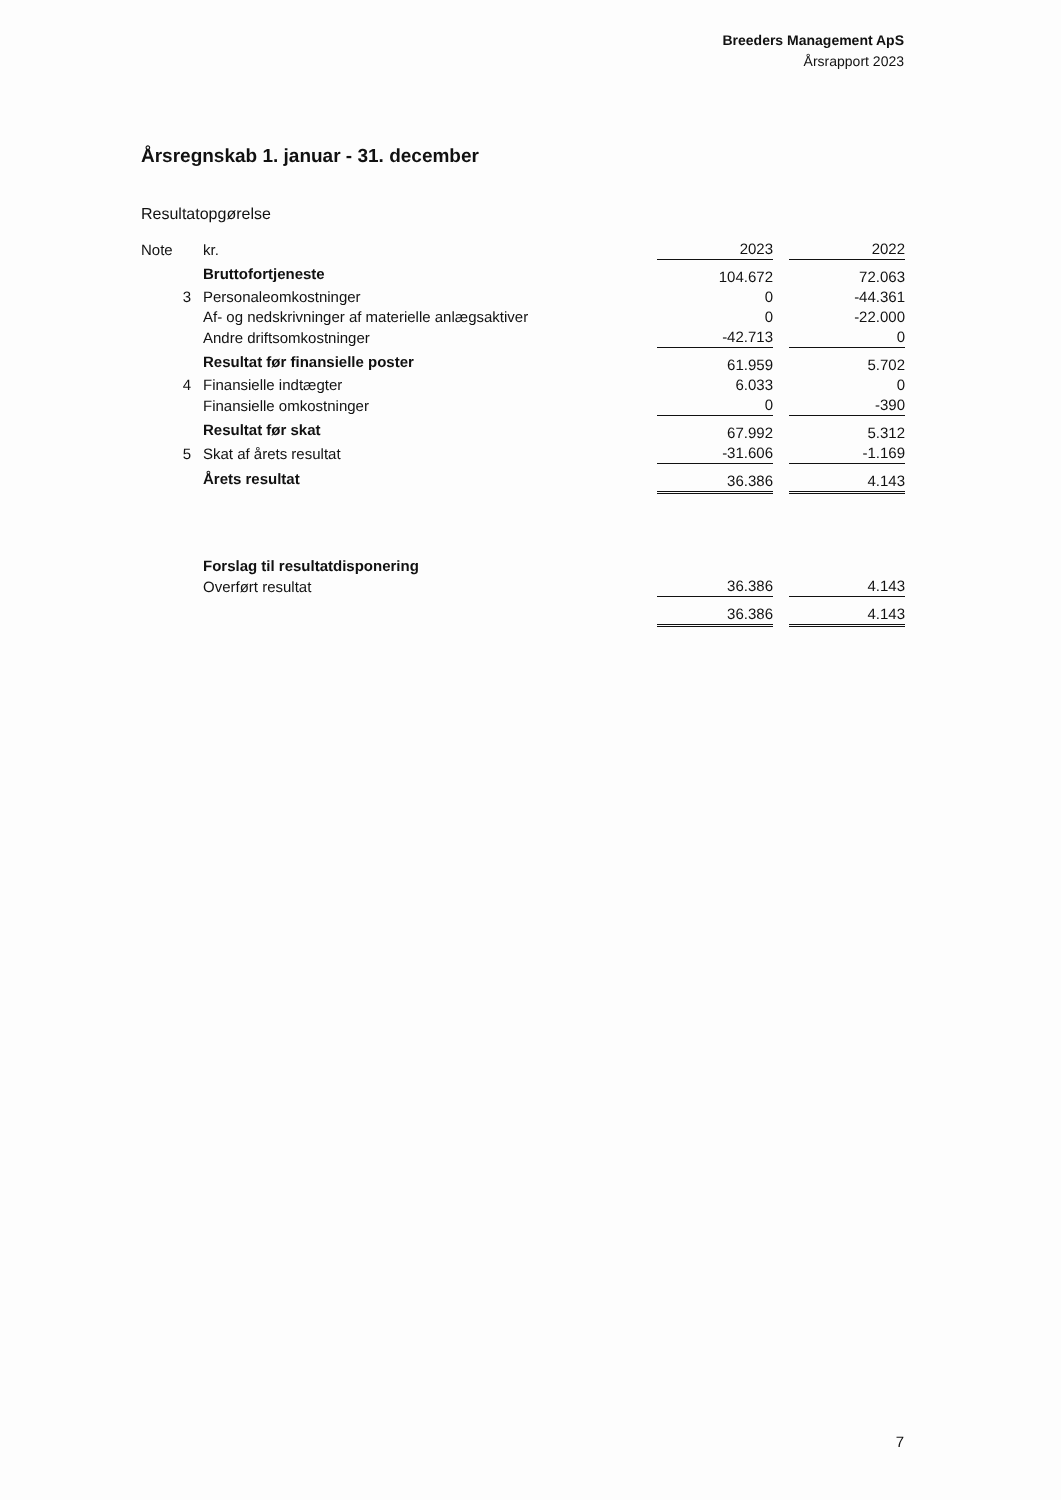Breeders Management ApS
Årsrapport 2023
Årsregnskab 1. januar - 31. december
Resultatopgørelse
| Note | kr. | 2023 | | 2022 |
| | Bruttofortjeneste | 104.672 | | 72.063 |
| 3 | Personaleomkostninger | 0 | | -44.361 |
| | Af- og nedskrivninger af materielle anlægsaktiver | 0 | | -22.000 |
| | Andre driftsomkostninger | -42.713 | | 0 |
| | Resultat før finansielle poster | 61.959 | | 5.702 |
| 4 | Finansielle indtægter | 6.033 | | 0 |
| | Finansielle omkostninger | 0 | | -390 |
| | Resultat før skat | 67.992 | | 5.312 |
| 5 | Skat af årets resultat | -31.606 | | -1.169 |
| | Årets resultat | 36.386 | | 4.143 |
| | Forslag til resultatdisponering | | | |
| | Overført resultat | 36.386 | | 4.143 |
| | | 36.386 | | 4.143 |
7